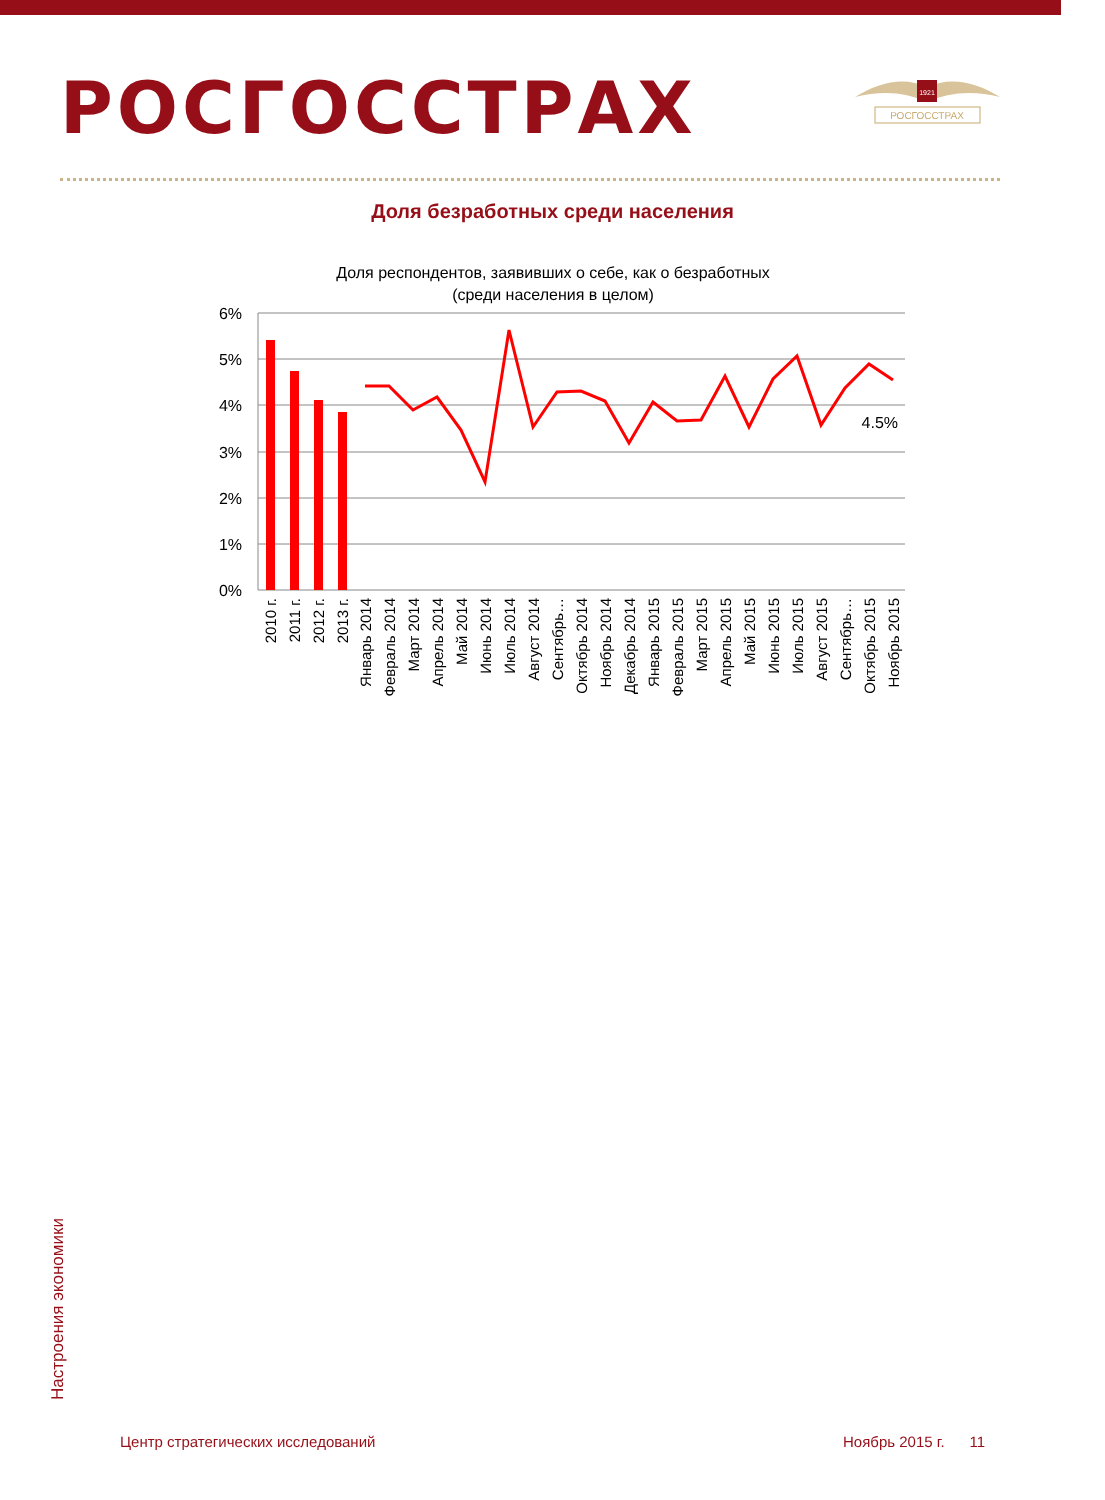РОСГОССТРАХ
1921
РОСГОССТРАХ
Доля безработных среди населения
Доля респондентов, заявивших о себе, как о безработных
(среди населения в целом)
6%
5%
4%
3%
2%
1%
0%
4.5%
2010 г.
2011 г.
2012 г.
2013 г.
Январь 2014
Февраль 2014
Март 2014
Апрель 2014
Май 2014
Июнь 2014
Июль 2014
Август 2014
Сентябрь…
Октябрь 2014
Ноябрь 2014
Декабрь 2014
Январь 2015
Февраль 2015
Март 2015
Апрель 2015
Май 2015
Июнь 2015
Июль 2015
Август 2015
Сентябрь…
Октябрь 2015
Ноябрь 2015
Настроения экономики
Центр стратегических исследований
Ноябрь 2015 г. 11